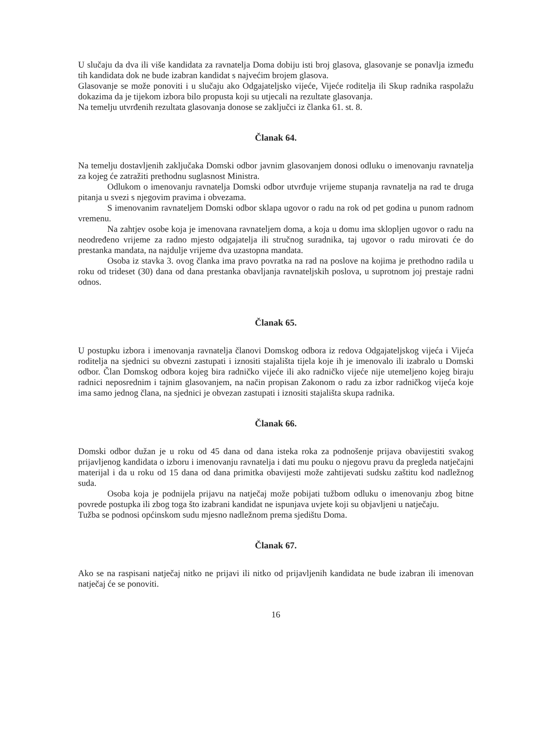U slučaju da dva ili više kandidata za ravnatelja Doma dobiju isti broj glasova, glasovanje se ponavlja između tih kandidata dok ne bude izabran kandidat s najvećim brojem glasova.
Glasovanje se može ponoviti i u slučaju ako Odgajateljsko vijeće, Vijeće roditelja ili Skup radnika raspolažu dokazima da je tijekom izbora bilo propusta koji su utjecali na rezultate glasovanja.
Na temelju utvrđenih rezultata glasovanja donose se zaključci iz članka 61. st. 8.
Članak 64.
Na temelju dostavljenih zaključaka Domski odbor javnim glasovanjem donosi odluku o imenovanju ravnatelja za kojeg će zatražiti prethodnu suglasnost Ministra.
Odlukom o imenovanju ravnatelja Domski odbor utvrđuje vrijeme stupanja ravnatelja na rad te druga pitanja u svezi s njegovim pravima i obvezama.
S imenovanim ravnateljem Domski odbor sklapa ugovor o radu na rok od pet godina u punom radnom vremenu.
Na zahtjev osobe koja je imenovana ravnateljem doma, a koja u domu ima sklopljen ugovor o radu na neodređeno vrijeme za radno mjesto odgajatelja ili stručnog suradnika, taj ugovor o radu mirovati će do prestanka mandata, na najdulje vrijeme dva uzastopna mandata.
Osoba iz stavka 3. ovog članka ima pravo povratka na rad na poslove na kojima je prethodno radila u roku od trideset (30) dana od dana prestanka obavljanja ravnateljskih poslova, u suprotnom joj prestaje radni odnos.
Članak 65.
U postupku izbora i imenovanja ravnatelja članovi Domskog odbora iz redova Odgajateljskog vijeća i Vijeća roditelja na sjednici su obvezni zastupati i iznositi stajališta tijela koje ih je imenovalo ili izabralo u Domski odbor. Član Domskog odbora kojeg bira radničko vijeće ili ako radničko vijeće nije utemeljeno kojeg biraju radnici neposrednim i tajnim glasovanjem, na način propisan Zakonom o radu za izbor radničkog vijeća koje ima samo jednog člana, na sjednici je obvezan zastupati i iznositi stajališta skupa radnika.
Članak 66.
Domski odbor dužan je u roku od 45 dana od dana isteka roka za podnošenje prijava obavijestiti svakog prijavljenog kandidata o izboru i imenovanju ravnatelja i dati mu pouku o njegovu pravu da pregleda natječajni materijal i da u roku od 15 dana od dana primitka obavijesti može zahtijevati sudsku zaštitu kod nadležnog suda.
Osoba koja je podnijela prijavu na natječaj može pobijati tužbom odluku o imenovanju zbog bitne povrede postupka ili zbog toga što izabrani kandidat ne ispunjava uvjete koji su objavljeni u natječaju.
Tužba se podnosi općinskom sudu mjesno nadležnom prema sjedištu Doma.
Članak 67.
Ako se na raspisani natječaj nitko ne prijavi ili nitko od prijavljenih kandidata ne bude izabran ili imenovan natječaj će se ponoviti.
16